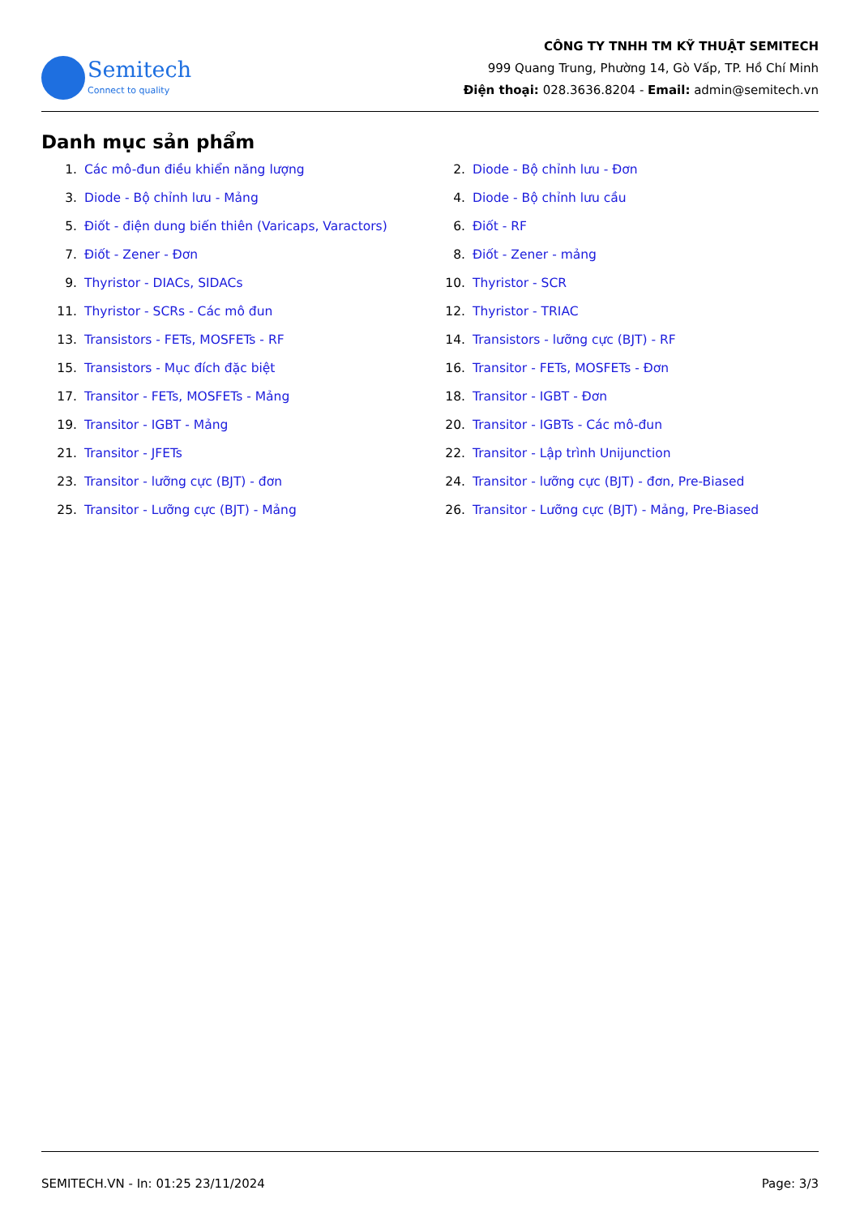Semitech
Connect to quality
CÔNG TY TNHH TM KỸ THUẬT SEMITECH
999 Quang Trung, Phường 14, Gò Vấp, TP. Hồ Chí Minh
Điện thoại: 028.3636.8204 - Email: admin@semitech.vn
Danh mục sản phẩm
1. Các mô-đun điều khiển năng lượng
2. Diode - Bộ chỉnh lưu - Đơn
3. Diode - Bộ chỉnh lưu - Mảng
4. Diode - Bộ chỉnh lưu cầu
5. Điốt - điện dung biến thiên (Varicaps, Varactors)
6. Điốt - RF
7. Điốt - Zener - Đơn
8. Điốt - Zener - mảng
9. Thyristor - DIACs, SIDACs
10. Thyristor - SCR
11. Thyristor - SCRs - Các mô đun
12. Thyristor - TRIAC
13. Transistors - FETs, MOSFETs - RF
14. Transistors - lưỡng cực (BJT) - RF
15. Transistors - Mục đích đặc biệt
16. Transitor - FETs, MOSFETs - Đơn
17. Transitor - FETs, MOSFETs - Mảng
18. Transitor - IGBT - Đơn
19. Transitor - IGBT - Mảng
20. Transitor - IGBTs - Các mô-đun
21. Transitor - JFETs
22. Transitor - Lập trình Unijunction
23. Transitor - lưỡng cực (BJT) - đơn
24. Transitor - lưỡng cực (BJT) - đơn, Pre-Biased
25. Transitor - Lưỡng cực (BJT) - Mảng
26. Transitor - Lưỡng cực (BJT) - Mảng, Pre-Biased
SEMITECH.VN - In: 01:25 23/11/2024 Page: 3/3